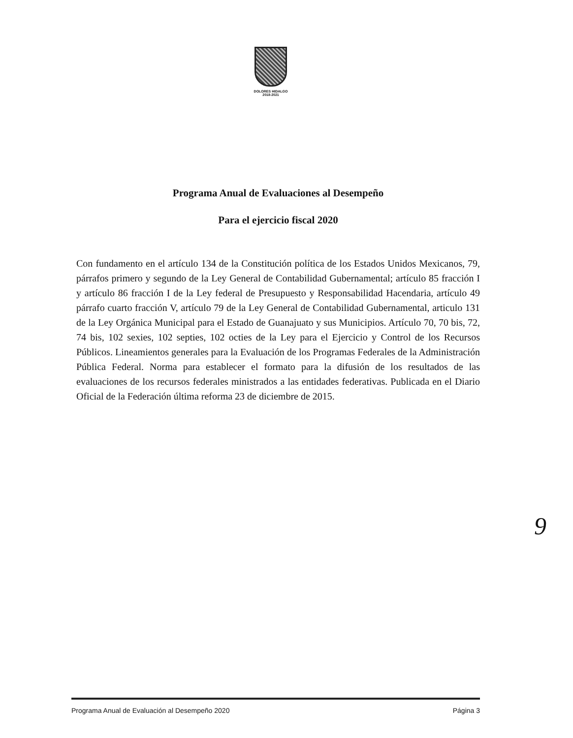DOLORES HIDALGO
2018-2021
Programa Anual de Evaluaciones al Desempeño
Para el ejercicio fiscal 2020
Con fundamento en el artículo 134 de la Constitución política de los Estados Unidos Mexicanos, 79, párrafos primero y segundo de la Ley General de Contabilidad Gubernamental; artículo 85 fracción I y artículo 86 fracción I de la Ley federal de Presupuesto y Responsabilidad Hacendaria, artículo 49 párrafo cuarto fracción V, artículo 79 de la Ley General de Contabilidad Gubernamental, articulo 131 de la Ley Orgánica Municipal para el Estado de Guanajuato y sus Municipios. Artículo 70, 70 bis, 72, 74 bis, 102 sexies, 102 septies, 102 octies de la Ley para el Ejercicio y Control de los Recursos Públicos. Lineamientos generales para la Evaluación de los Programas Federales de la Administración Pública Federal. Norma para establecer el formato para la difusión de los resultados de las evaluaciones de los recursos federales ministrados a las entidades federativas. Publicada en el Diario Oficial de la Federación última reforma 23 de diciembre de 2015.
9
Programa Anual de Evaluación al Desempeño 2020 Página 3